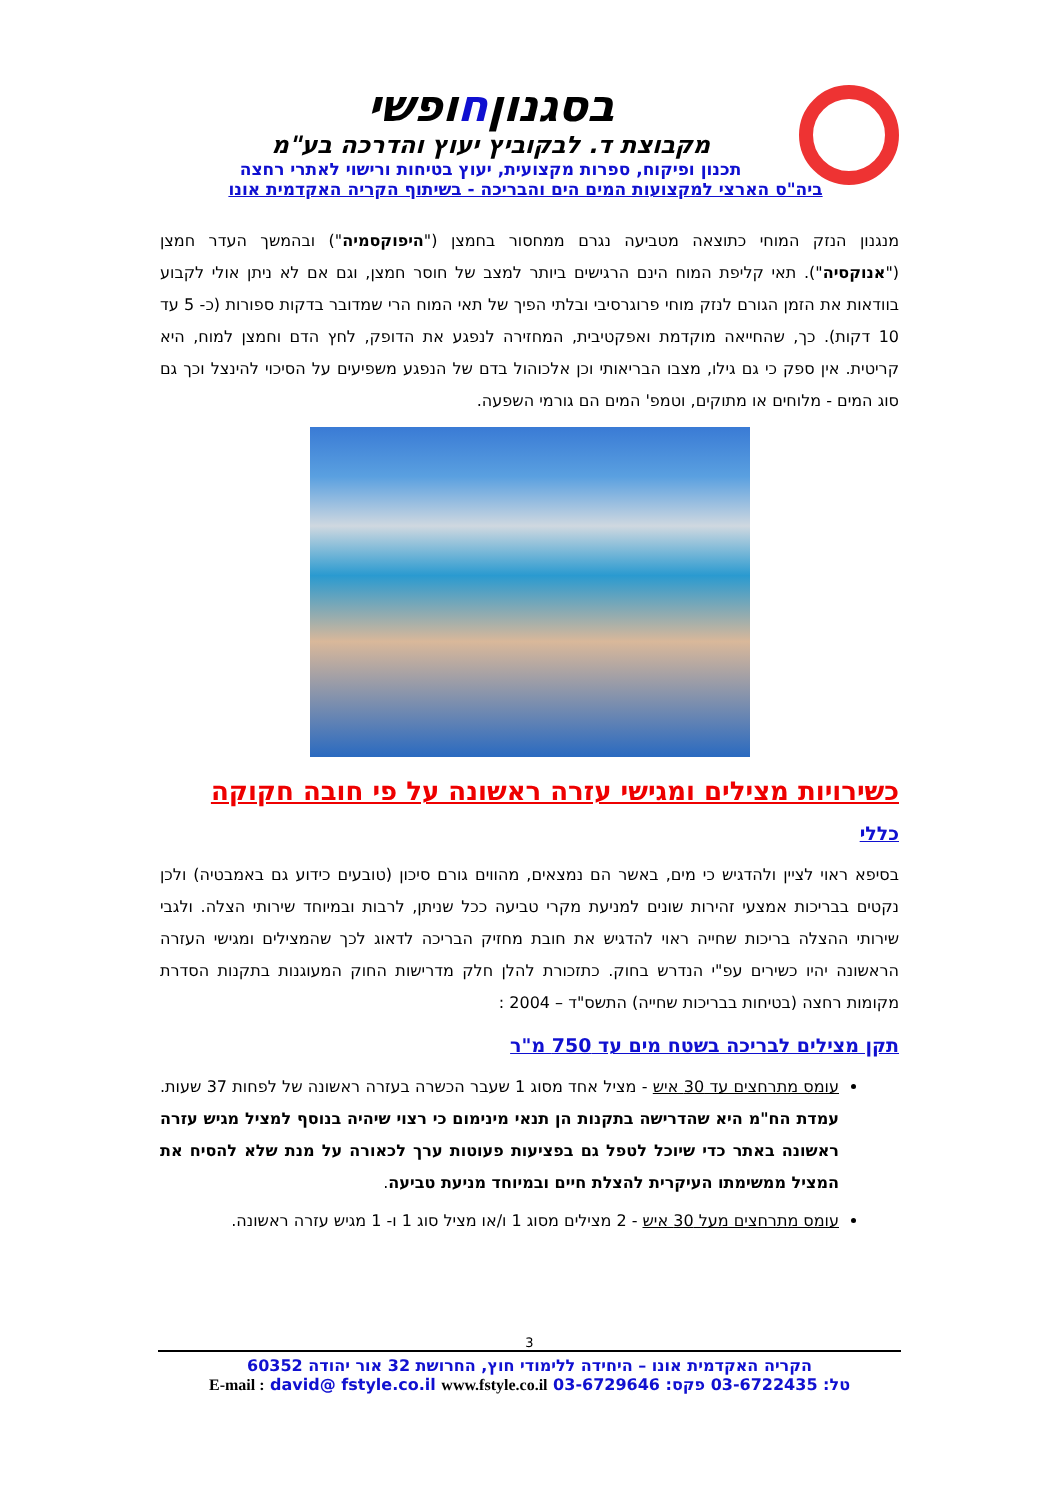בסגנוןחופשי
מקבוצת ד. לבקוביץ יעוץ והדרכה בע"מ
תכנון ופיקוח, ספרות מקצועית, יעוץ בטיחות ורישוי לאתרי רחצה
ביה"ס הארצי למקצועות המים הים והבריכה - בשיתוף הקריה האקדמית אונו
מנגנון הנזק המוחי כתוצאה מטביעה נגרם ממחסור בחמצן ("היפוקסמיה") ובהמשך העדר חמצן ("אנוקסיה"). תאי קליפת המוח הינם הרגישים ביותר למצב של חוסר חמצן, וגם אם לא ניתן אולי לקבוע בוודאות את הזמן הגורם לנזק מוחי פרוגרסיבי ובלתי הפיך של תאי המוח הרי שמדובר בדקות ספורות (כ- 5 עד 10 דקות). כך, שהחייאה מוקדמת ואפקטיבית, המחזירה לנפגע את הדופק, לחץ הדם וחמצן למוח, היא קריטית. אין ספק כי גם גילו, מצבו הבריאותי וכן אלכוהול בדם של הנפגע משפיעים על הסיכוי להינצל וכך גם סוג המים - מלוחים או מתוקים, וטמפ' המים הם גורמי השפעה.
כשירויות מצילים ומגישי עזרה ראשונה על פי חובה חקוקה
כללי
בסיפא ראוי לציין ולהדגיש כי מים, באשר הם נמצאים, מהווים גורם סיכון (טובעים כידוע גם באמבטיה) ולכן נקטים בבריכות אמצעי זהירות שונים למניעת מקרי טביעה ככל שניתן, לרבות ובמיוחד שירותי הצלה. ולגבי שירותי ההצלה בריכות שחייה ראוי להדגיש את חובת מחזיק הבריכה לדאוג לכך שהמצילים ומגישי העזרה הראשונה יהיו כשירים עפ"י הנדרש בחוק. כתזכורת להלן חלק מדרישות החוק המעוגנות בתקנות הסדרת מקומות רחצה (בטיחות בבריכות שחייה) התשס"ד – 2004 :
תקן מצילים לבריכה בשטח מים עד 750 מ"ר
עומס מתרחצים עד 30 איש - מציל אחד מסוג 1 שעבר הכשרה בעזרה ראשונה של לפחות 37 שעות. עמדת הח"מ היא שהדרישה בתקנות הן תנאי מינימום כי רצוי שיהיה בנוסף למציל מגיש עזרה ראשונה באתר כדי שיוכל לטפל גם בפציעות פעוטות ערך לכאורה על מנת שלא להסיח את המציל ממשימתו העיקרית להצלת חיים ובמיוחד מניעת טביעה.
עומס מתרחצים מעל 30 איש - 2 מצילים מסוג 1 ו/או מציל סוג 1 ו- 1 מגיש עזרה ראשונה.
3
הקריה האקדמית אונו – היחידה ללימודי חוץ, החרושת 32 אור יהודה 60352
טל: 03-6722435 פקס: 03-6729646 E-mail : david@ fstyle.co.il www.fstyle.co.il